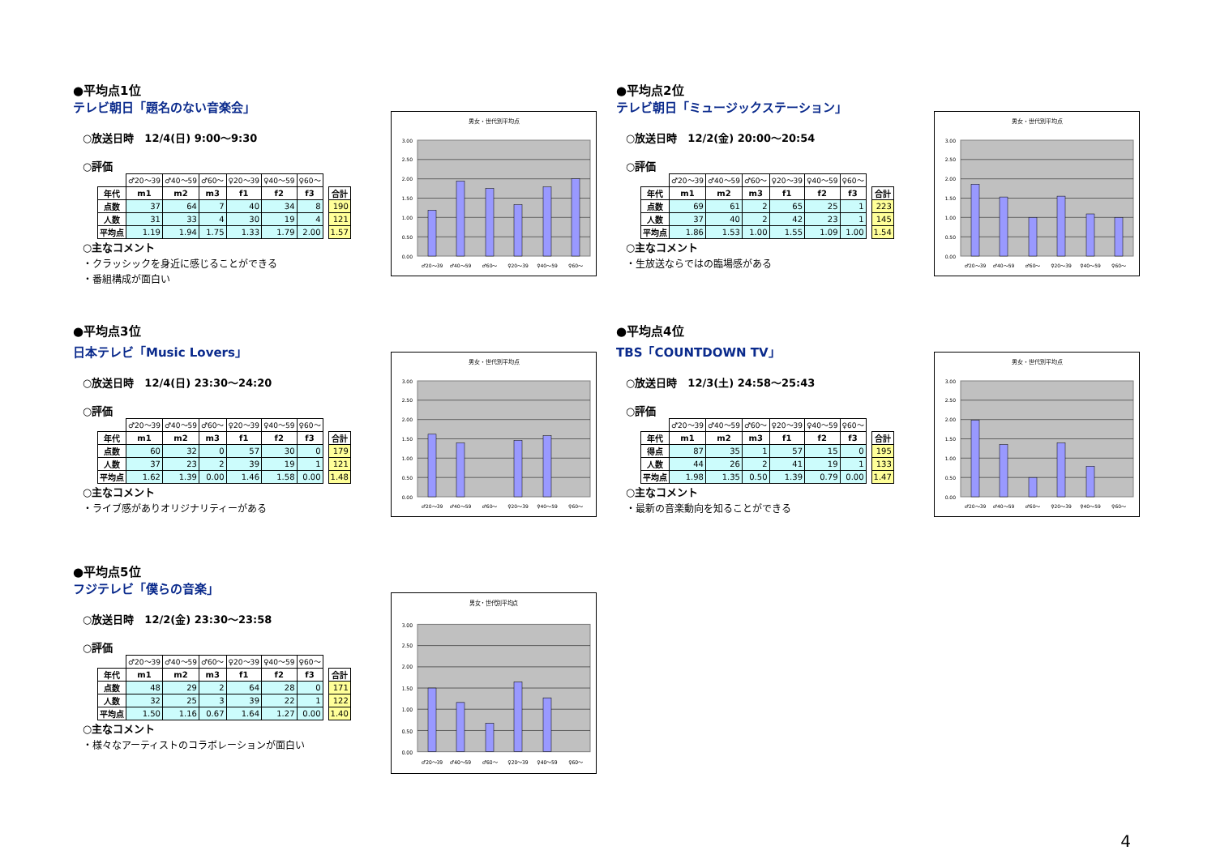●平均点1位
テレビ朝日「題名のない音楽会」
○放送日時　12/4(日) 9:00～9:30
○評価
| | ♂20～39 | ♂40～59 | ♂60～ | ♀20～39 | ♀40～59 | ♀60～ | | |
| 年代 | m1 | m2 | m3 | f1 | f2 | f3 | | 合計 |
| 点数 | 37 | 64 | 7 | 40 | 34 | 8 | | 190 |
| 人数 | 31 | 33 | 4 | 30 | 19 | 4 | | 121 |
| 平均点 | 1.19 | 1.94 | 1.75 | 1.33 | 1.79 | 2.00 | | 1.57 |
○主なコメント
・クラッシックを身近に感じることができる
・番組構成が面白い
男女・世代別平均点
3.00
2.50
2.00
1.50
1.00
0.50
0.00
♂20～39
♂40～59
♂60～
♀20～39
♀40～59
♀60～
●平均点2位
テレビ朝日「ミュージックステーション」
○放送日時　12/2(金) 20:00～20:54
○評価
| | ♂20～39 | ♂40～59 | ♂60～ | ♀20～39 | ♀40～59 | ♀60～ | | |
| 年代 | m1 | m2 | m3 | f1 | f2 | f3 | | 合計 |
| 点数 | 69 | 61 | 2 | 65 | 25 | 1 | | 223 |
| 人数 | 37 | 40 | 2 | 42 | 23 | 1 | | 145 |
| 平均点 | 1.86 | 1.53 | 1.00 | 1.55 | 1.09 | 1.00 | | 1.54 |
○主なコメント
・生放送ならではの臨場感がある
男女・世代別平均点
3.00
2.50
2.00
1.50
1.00
0.50
0.00
♂20～39
♂40～59
♂60～
♀20～39
♀40～59
♀60～
●平均点3位
日本テレビ「Music Lovers」
○放送日時　12/4(日) 23:30～24:20
○評価
| | ♂20～39 | ♂40～59 | ♂60～ | ♀20～39 | ♀40～59 | ♀60～ | | |
| 年代 | m1 | m2 | m3 | f1 | f2 | f3 | | 合計 |
| 点数 | 60 | 32 | 0 | 57 | 30 | 0 | | 179 |
| 人数 | 37 | 23 | 2 | 39 | 19 | 1 | | 121 |
| 平均点 | 1.62 | 1.39 | 0.00 | 1.46 | 1.58 | 0.00 | | 1.48 |
○主なコメント
・ライブ感がありオリジナリティーがある
男女・世代別平均点
3.00
2.50
2.00
1.50
1.00
0.50
0.00
♂20～39
♂40～59
♂60～
♀20～39
♀40～59
♀60～
●平均点4位
TBS「COUNTDOWN TV」
○放送日時　12/3(土) 24:58～25:43
○評価
| | ♂20～39 | ♂40～59 | ♂60～ | ♀20～39 | ♀40～59 | ♀60～ | | |
| 年代 | m1 | m2 | m3 | f1 | f2 | f3 | | 合計 |
| 得点 | 87 | 35 | 1 | 57 | 15 | 0 | | 195 |
| 人数 | 44 | 26 | 2 | 41 | 19 | 1 | | 133 |
| 平均点 | 1.98 | 1.35 | 0.50 | 1.39 | 0.79 | 0.00 | | 1.47 |
○主なコメント
・最新の音楽動向を知ることができる
男女・世代別平均点
3.00
2.50
2.00
1.50
1.00
0.50
0.00
♂20～39
♂40～59
♂60～
♀20～39
♀40～59
♀60～
●平均点5位
フジテレビ「僕らの音楽」
○放送日時　12/2(金) 23:30～23:58
○評価
| | ♂20～39 | ♂40～59 | ♂60～ | ♀20～39 | ♀40～59 | ♀60～ | | |
| 年代 | m1 | m2 | m3 | f1 | f2 | f3 | | 合計 |
| 点数 | 48 | 29 | 2 | 64 | 28 | 0 | | 171 |
| 人数 | 32 | 25 | 3 | 39 | 22 | 1 | | 122 |
| 平均点 | 1.50 | 1.16 | 0.67 | 1.64 | 1.27 | 0.00 | | 1.40 |
○主なコメント
・様々なアーティストのコラボレーションが面白い
男女・世代別平均点
3.00
2.50
2.00
1.50
1.00
0.50
0.00
♂20～39
♂40～59
♂60～
♀20～39
♀40～59
♀60～
4